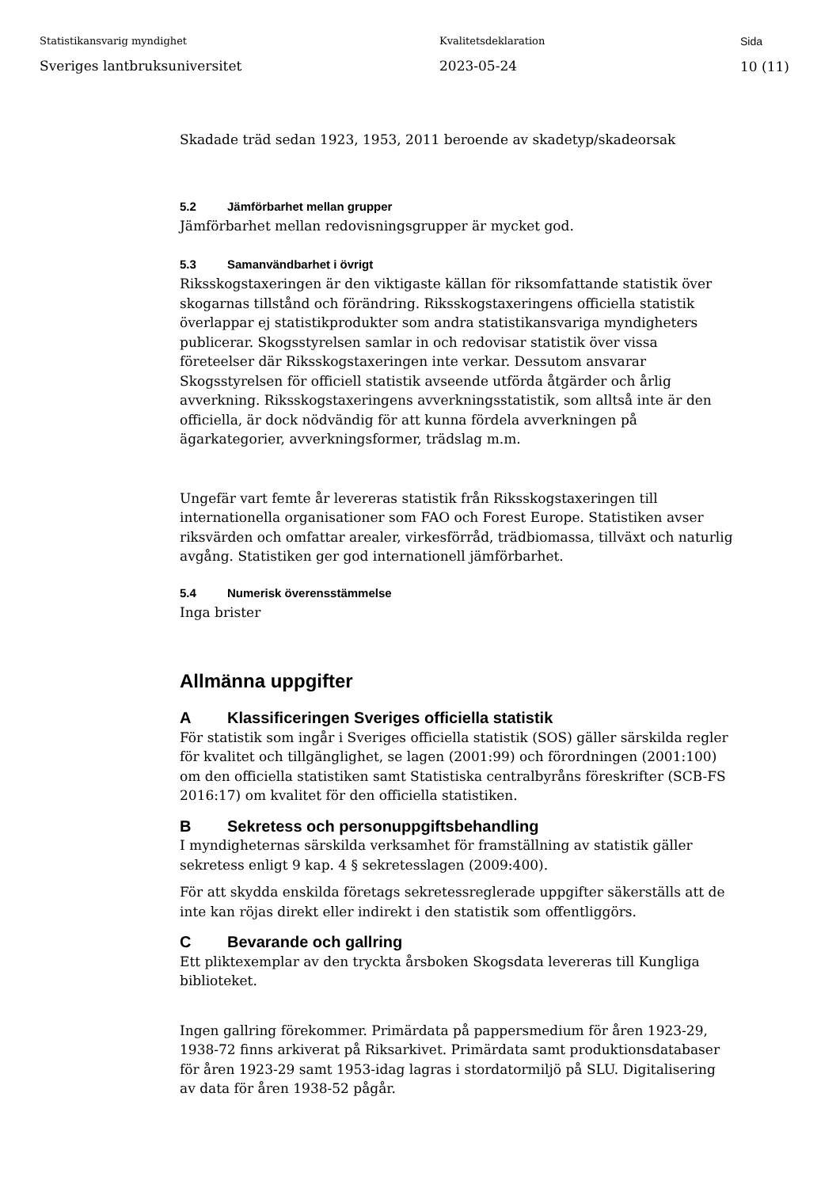Statistikansvarig myndighet
Sveriges lantbruksuniversitet
Kvalitetsdeklaration
2023-05-24
Sida
10 (11)
Skadade träd sedan 1923, 1953, 2011 beroende av skadetyp/skadeorsak
5.2 Jämförbarhet mellan grupper
Jämförbarhet mellan redovisningsgrupper är mycket god.
5.3 Samanvändbarhet i övrigt
Riksskogstaxeringen är den viktigaste källan för riksomfattande statistik över skogarnas tillstånd och förändring. Riksskogstaxeringens officiella statistik överlappar ej statistikprodukter som andra statistikansvariga myndigheters publicerar. Skogsstyrelsen samlar in och redovisar statistik över vissa företeelser där Riksskogstaxeringen inte verkar. Dessutom ansvarar Skogsstyrelsen för officiell statistik avseende utförda åtgärder och årlig avverkning. Riksskogstaxeringens avverkningsstatistik, som alltså inte är den officiella, är dock nödvändig för att kunna fördela avverkningen på ägarkategorier, avverkningsformer, trädslag m.m.
Ungefär vart femte år levereras statistik från Riksskogstaxeringen till internationella organisationer som FAO och Forest Europe. Statistiken avser riksvärden och omfattar arealer, virkesförråd, trädbiomassa, tillväxt och naturlig avgång. Statistiken ger god internationell jämförbarhet.
5.4 Numerisk överensstämmelse
Inga brister
Allmänna uppgifter
A Klassificeringen Sveriges officiella statistik
För statistik som ingår i Sveriges officiella statistik (SOS) gäller särskilda regler för kvalitet och tillgänglighet, se lagen (2001:99) och förordningen (2001:100) om den officiella statistiken samt Statistiska centralbyråns föreskrifter (SCB-FS 2016:17) om kvalitet för den officiella statistiken.
B Sekretess och personuppgiftsbehandling
I myndigheternas särskilda verksamhet för framställning av statistik gäller sekretess enligt 9 kap. 4 § sekretesslagen (2009:400).
För att skydda enskilda företags sekretessreglerade uppgifter säkerställs att de inte kan röjas direkt eller indirekt i den statistik som offentliggörs.
C Bevarande och gallring
Ett pliktexemplar av den tryckta årsboken Skogsdata levereras till Kungliga biblioteket.
Ingen gallring förekommer. Primärdata på pappersmedium för åren 1923-29, 1938-72 finns arkiverat på Riksarkivet. Primärdata samt produktionsdatabaser för åren 1923-29 samt 1953-idag lagras i stordatormiljö på SLU. Digitalisering av data för åren 1938-52 pågår.